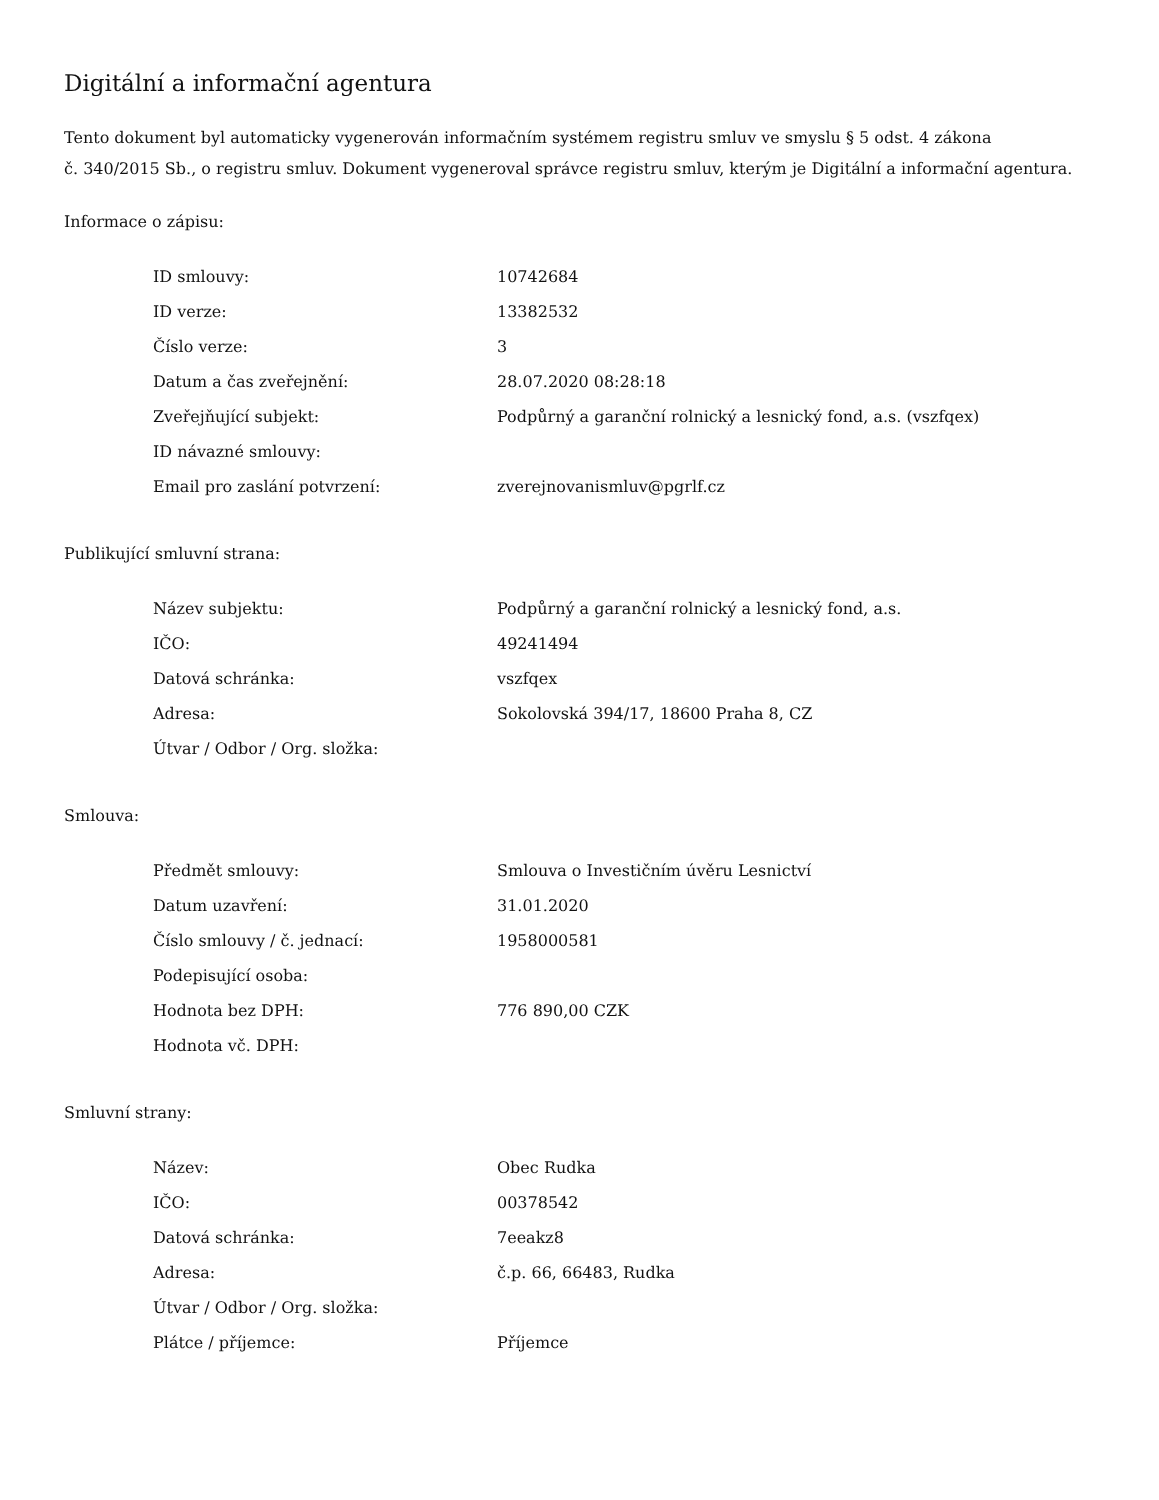Digitální a informační agentura
Tento dokument byl automaticky vygenerován informačním systémem registru smluv ve smyslu § 5 odst. 4 zákona
č. 340/2015 Sb., o registru smluv. Dokument vygeneroval správce registru smluv, kterým je Digitální a informační agentura.
Informace o zápisu:
| ID smlouvy: | 10742684 |
| ID verze: | 13382532 |
| Číslo verze: | 3 |
| Datum a čas zveřejnění: | 28.07.2020 08:28:18 |
| Zveřejňující subjekt: | Podpůrný a garanční rolnický a lesnický fond, a.s. (vszfqex) |
| ID návazné smlouvy: | |
| Email pro zaslání potvrzení: | zverejnovanismluv@pgrlf.cz |
Publikující smluvní strana:
| Název subjektu: | Podpůrný a garanční rolnický a lesnický fond, a.s. |
| IČO: | 49241494 |
| Datová schránka: | vszfqex |
| Adresa: | Sokolovská 394/17, 18600 Praha 8, CZ |
| Útvar / Odbor / Org. složka: | |
Smlouva:
| Předmět smlouvy: | Smlouva o Investičním úvěru Lesnictví |
| Datum uzavření: | 31.01.2020 |
| Číslo smlouvy / č. jednací: | 1958000581 |
| Podepisující osoba: | |
| Hodnota bez DPH: | 776 890,00 CZK |
| Hodnota vč. DPH: | |
Smluvní strany:
| Název: | Obec Rudka |
| IČO: | 00378542 |
| Datová schránka: | 7eeakz8 |
| Adresa: | č.p. 66, 66483, Rudka |
| Útvar / Odbor / Org. složka: | |
| Plátce / příjemce: | Příjemce |